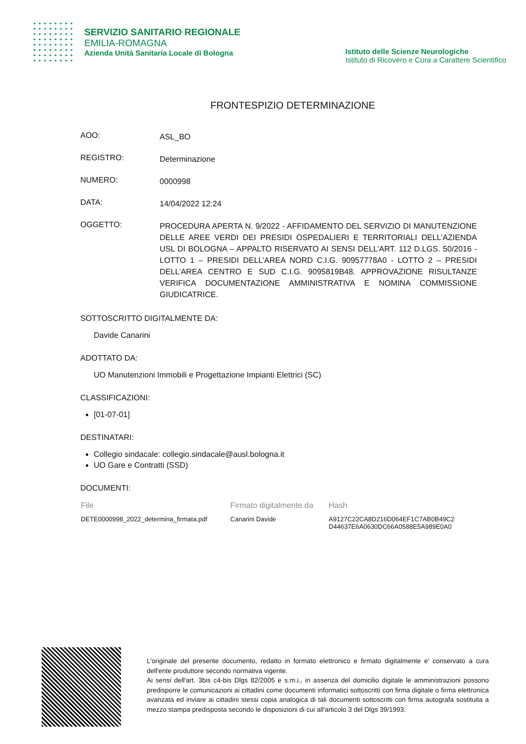SERVIZIO SANITARIO REGIONALE
EMILIA-ROMAGNA
Azienda Unità Sanitaria Locale di Bologna
Istituto delle Scienze Neurologiche
Istituto di Ricovero e Cura a Carattere Scientifico
FRONTESPIZIO DETERMINAZIONE
AOO:
ASL_BO
REGISTRO:
Determinazione
NUMERO:
0000998
DATA:
14/04/2022 12:24
OGGETTO:
PROCEDURA APERTA N. 9/2022 - AFFIDAMENTO DEL SERVIZIO DI MANUTENZIONE DELLE AREE VERDI DEI PRESIDI OSPEDALIERI E TERRITORIALI DELL’AZIENDA USL DI BOLOGNA – APPALTO RISERVATO AI SENSI DELL’ART. 112 D.LGS. 50/2016 - LOTTO 1 – PRESIDI DELL’AREA NORD C.I.G. 90957778A0 - LOTTO 2 – PRESIDI DELL’AREA CENTRO E SUD C.I.G. 9095819B48. APPROVAZIONE RISULTANZE VERIFICA DOCUMENTAZIONE AMMINISTRATIVA E NOMINA COMMISSIONE GIUDICATRICE.
SOTTOSCRITTO DIGITALMENTE DA:
Davide Canarini
ADOTTATO DA:
UO Manutenzioni Immobili e Progettazione Impianti Elettrici (SC)
CLASSIFICAZIONI:
[01-07-01]
DESTINATARI:
Collegio sindacale: collegio.sindacale@ausl.bologna.it
UO Gare e Contratti (SSD)
DOCUMENTI:
| File | Firmato digitalmente da | Hash |
| --- | --- | --- |
| DETE0000998_2022_determina_firmata.pdf | Canarini Davide | A9127C22CA8D216D064EF1C7AB0B49C2 D44637E6A0630DC66A0588E5A989E0A0 |
L'originale del presente documento, redatto in formato elettronico e firmato digitalmente e' conservato a cura dell'ente produttore secondo normativa vigente.
Ai sensi dell'art. 3bis c4-bis Dlgs 82/2005 e s.m.i., in assenza del domicilio digitale le amministrazioni possono predisporre le comunicazioni ai cittadini come documenti informatici sottoscritti con firma digitale o firma elettronica avanzata ed inviare ai cittadini stessi copia analogica di tali documenti sottoscritti con firma autografa sostituita a mezzo stampa predisposta secondo le disposizioni di cui all'articolo 3 del Dlgs 39/1993.